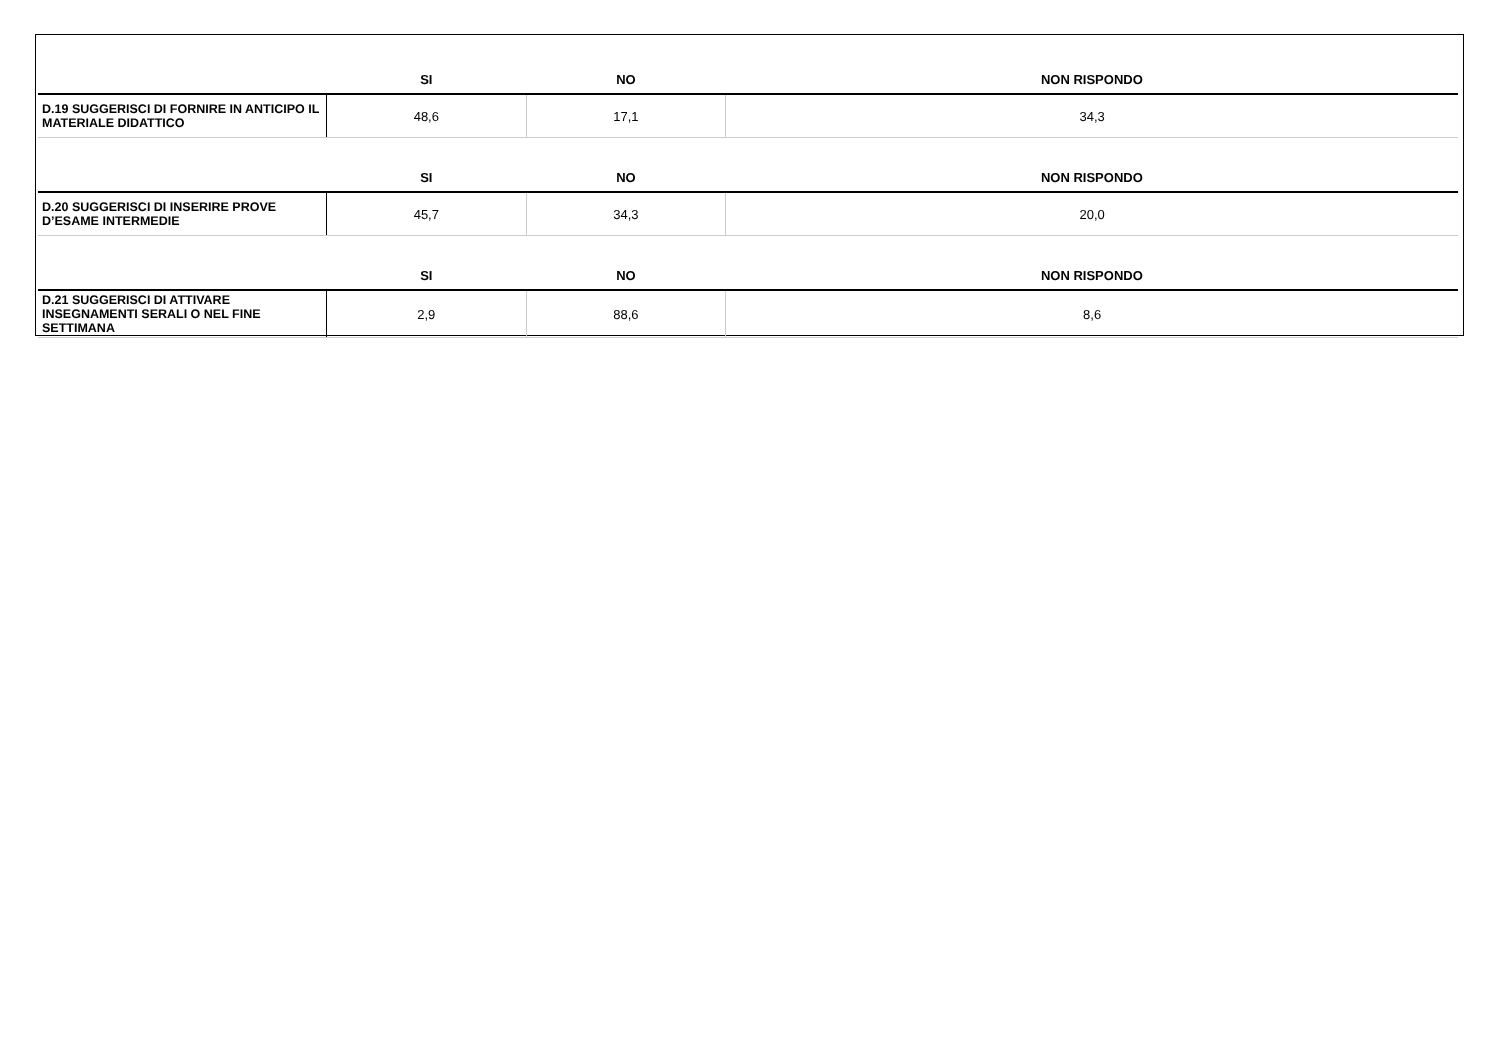| | SI | NO | NON RISPONDO |
| --- | --- | --- | --- |
| D.19 SUGGERISCI DI FORNIRE IN ANTICIPO IL MATERIALE DIDATTICO | 48,6 | 17,1 | 34,3 |
| | SI | NO | NON RISPONDO |
| D.20 SUGGERISCI DI INSERIRE PROVE D’ESAME INTERMEDIE | 45,7 | 34,3 | 20,0 |
| | SI | NO | NON RISPONDO |
| D.21 SUGGERISCI DI ATTIVARE INSEGNAMENTI SERALI O NEL FINE SETTIMANA | 2,9 | 88,6 | 8,6 |